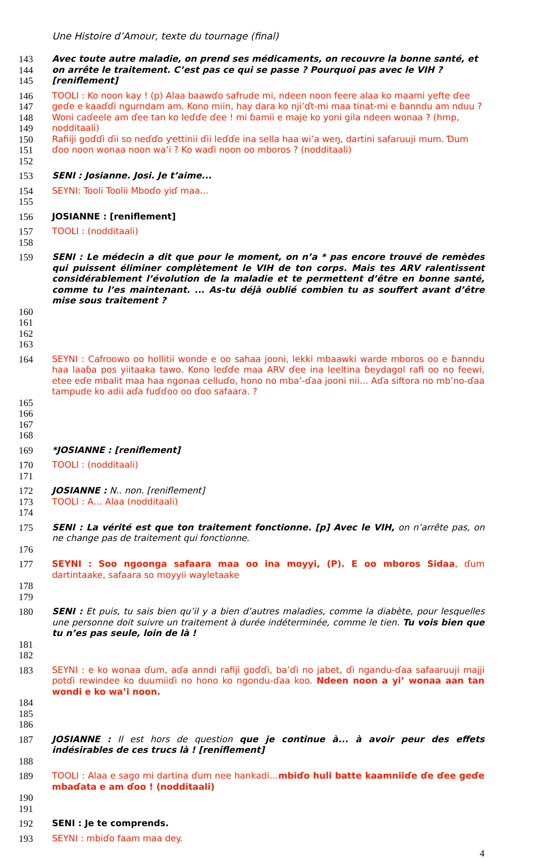Une Histoire d’Amour, texte du tournage (final)
143 Avec toute autre maladie, on prend ses médicaments, on recouvre la bonne santé, et
144 on arrête le traitement. C’est pas ce qui se passe ? Pourquoi pas avec le VIH ?
145 [reniflement]
146 TOOLI : Ko noon kay ! (p) Alaa baawɗo safrude mi, ndeen noon feere alaa ko maami yefte ɗee
147 geɗe e kaaɗɗi ngurndam am. Kono miin, hay dara ko nji’ɗt-mi maa tinat-mi e ɓanndu am nduu ?
148 Woni caɗeele am ɗee tan ko leɗɗe ɗee ! mi ɓamii e maje ko yoni gila ndeen wonaa ? (hmp,
149 nodditaali)
150 Rafiiji goɗɗi ɗii so neɗɗo ƴettinii ɗii leɗɗe ina sella haa wi’a weŋ, dartini safaruuji mum. Ɗum
151 ɗoo noon wonaa noon wa’i ? Ko waɗi noon oo mboros ? (nodditaali)
152
153 SENI : Josianne. Josi. Je t’aime...
154 SEYNI: Tooli Toolii Mboɗo yiɗ maa…
155
156 JOSIANNE : [reniflement]
157 TOOLI : (nodditaali)
158
159 SENI : Le médecin a dit que pour le moment, on n’a * pas encore trouvé de remèdes qui puissent éliminer complètement le VIH de ton corps. Mais tes ARV ralentissent considérablement l’évolution de la maladie et te permettent d’être en bonne santé, comme tu l’es maintenant. ... As-tu déjà oublié combien tu as souffert avant d’être mise sous traitement ?
160
161
162
163
164 SEYNI : Cafroowo oo hollitii wonde e oo sahaa jooni, lekki mbaawki warde mboros oo e ɓanndu haa laaɓa pos yiitaaka tawo. Kono leɗɗe maa ARV ɗee ina leeltina ɓeydagol rafi oo no feewi, etee eɗe mbalit maa haa ngonaa celluɗo, hono no mba’-ɗaa jooni nii… Aɗa siftora no mb’no-ɗaa tampude ko adii aɗa fuɗɗoo oo ɗoo safaara. ?
165
166
167
168
169 *JOSIANNE : [reniflement]
170 TOOLI : (nodditaali)
171
172 JOSIANNE : N.. non. [reniflement]
173 TOOLI : A… Alaa (nodditaali)
174
175 SENI : La vérité est que ton traitement fonctionne. [p] Avec le VIH, on n’arrête pas, on ne change pas de traitement qui fonctionne.
176
177 SEYNI : Soo ngoonga safaara maa oo ina moyyi, (P). E oo mboros Sidaa, ɗum dartintaake, safaara so moyyii wayletaake
178
179
180 SENI : Et puis, tu sais bien qu’il y a bien d’autres maladies, comme la diabète, pour lesquelles une personne doit suivre un traitement à durée indéterminée, comme le tien. Tu vois bien que tu n’es pas seule, loin de là !
181
182
183 SEYNI : e ko wonaa ɗum, aɗa anndi rafiji goɗɗi, ba’ɗi no jabet, ɗi ngandu-ɗaa safaaruuji majji potɗi rewindee ko duumiiɗi no hono ko ngondu-ɗaa koo. Ndeen noon a yi’ wonaa aan tan wondi e ko wa’i noon.
184
185
186
187 JOSIANNE : Il est hors de question que je continue à... à avoir peur des effets indésirables de ces trucs là ! [reniflement]
188
189 TOOLI : Alaa e sago mi dartina ɗum nee hankadi…mbiɗo huli batte kaamniiɗe ɗe ɗee geɗe mbaɗata e am ɗoo ! (nodditaali)
190
191
192 SENI : Je te comprends.
193 SEYNI : mbiɗo faam maa dey.
4